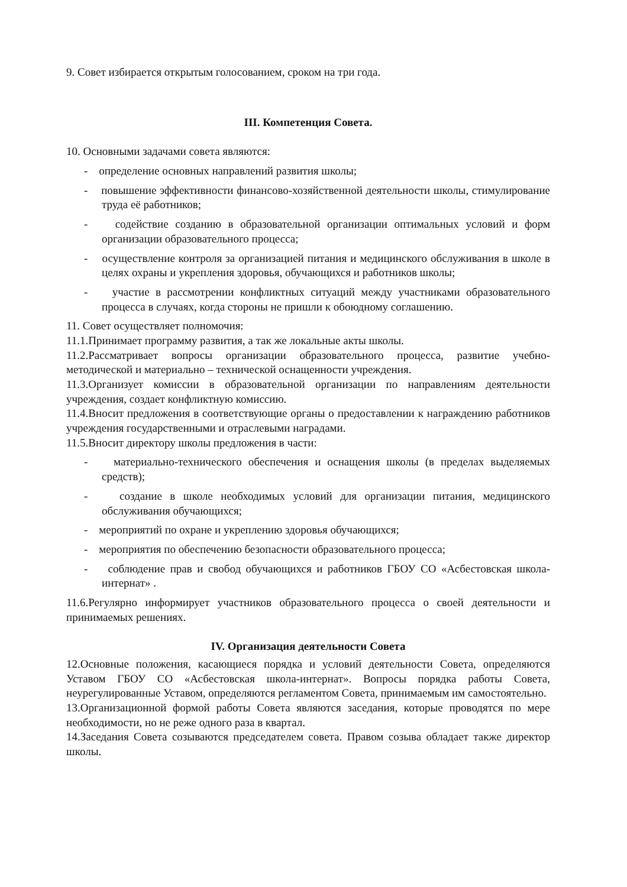9. Совет избирается открытым голосованием, сроком на три года.
III. Компетенция Совета.
10. Основными задачами совета являются:
- определение основных направлений развития школы;
- повышение эффективности финансово-хозяйственной деятельности школы, стимулирование труда её работников;
- содействие созданию в образовательной организации оптимальных условий и форм организации образовательного процесса;
- осуществление контроля за организацией питания и медицинского обслуживания в школе в целях охраны и укрепления здоровья, обучающихся и работников школы;
- участие в рассмотрении конфликтных ситуаций между участниками образовательного процесса в случаях, когда стороны не пришли к обоюдному соглашению.
11. Совет осуществляет полномочия:
11.1.Принимает программу развития, а так же локальные акты школы.
11.2.Рассматривает вопросы организации образовательного процесса, развитие учебно-методической и материально – технической оснащенности учреждения.
11.3.Организует комиссии в образовательной организации по направлениям деятельности учреждения, создает конфликтную комиссию.
11.4.Вносит предложения в соответствующие органы о предоставлении к награждению работников учреждения государственными и отраслевыми наградами.
11.5.Вносит директору школы предложения в части:
- материально-технического обеспечения и оснащения школы (в пределах выделяемых средств);
- создание в школе необходимых условий для организации питания, медицинского обслуживания обучающихся;
- мероприятий по охране и укреплению здоровья обучающихся;
- мероприятия по обеспечению безопасности образовательного процесса;
- соблюдение прав и свобод обучающихся и работников ГБОУ СО «Асбестовская школа-интернат» .
11.6.Регулярно информирует участников образовательного процесса о своей деятельности и принимаемых решениях.
IV. Организация деятельности Совета
12.Основные положения, касающиеся порядка и условий деятельности Совета, определяются Уставом ГБОУ СО «Асбестовская школа-интернат». Вопросы порядка работы Совета, неурегулированные Уставом, определяются регламентом Совета, принимаемым им самостоятельно.
13.Организационной формой работы Совета являются заседания, которые проводятся по мере необходимости, но не реже одного раза в квартал.
14.Заседания Совета созываются председателем совета. Правом созыва обладает также директор школы.